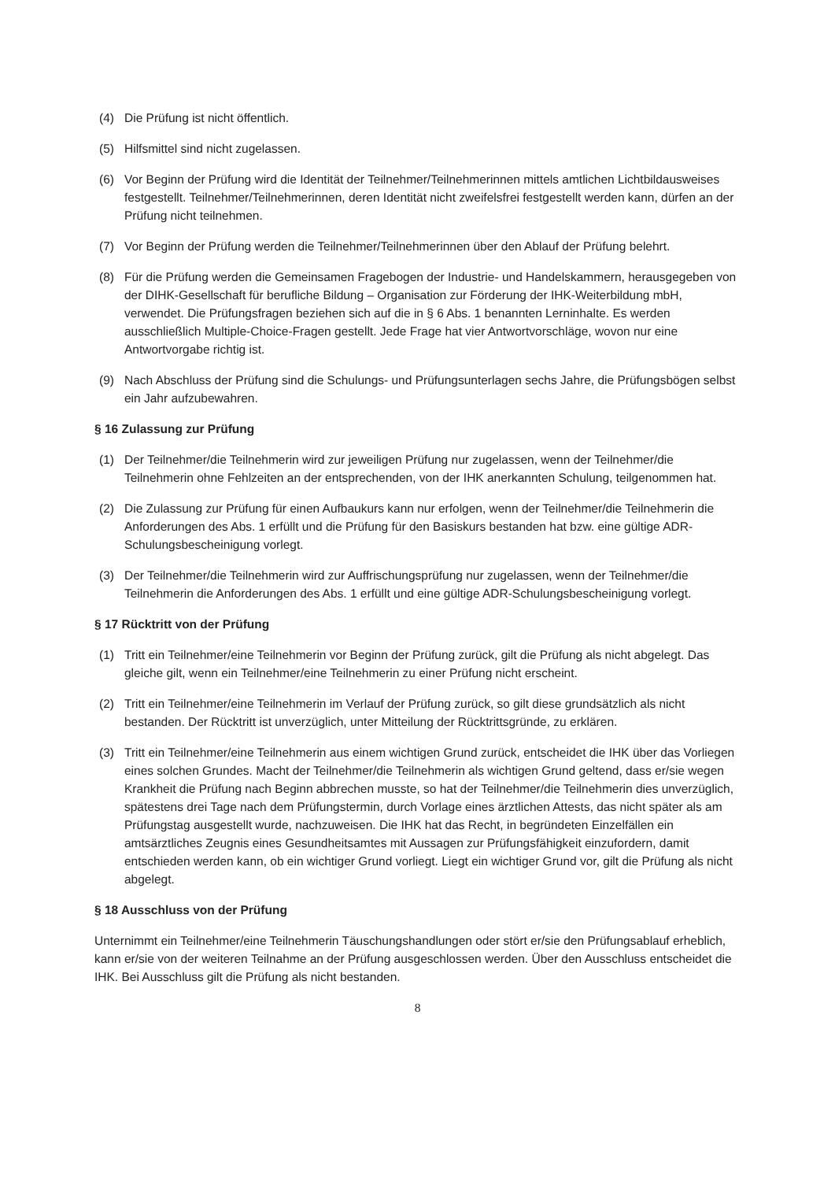(4) Die Prüfung ist nicht öffentlich.
(5) Hilfsmittel sind nicht zugelassen.
(6) Vor Beginn der Prüfung wird die Identität der Teilnehmer/Teilnehmerinnen mittels amtlichen Lichtbildausweises festgestellt. Teilnehmer/Teilnehmerinnen, deren Identität nicht zweifelsfrei festgestellt werden kann, dürfen an der Prüfung nicht teilnehmen.
(7) Vor Beginn der Prüfung werden die Teilnehmer/Teilnehmerinnen über den Ablauf der Prüfung belehrt.
(8) Für die Prüfung werden die Gemeinsamen Fragebogen der Industrie- und Handelskammern, herausgegeben von der DIHK-Gesellschaft für berufliche Bildung – Organisation zur Förderung der IHK-Weiterbildung mbH, verwendet. Die Prüfungsfragen beziehen sich auf die in § 6 Abs. 1 benannten Lerninhalte. Es werden ausschließlich Multiple-Choice-Fragen gestellt. Jede Frage hat vier Antwortvorschläge, wovon nur eine Antwortvorgabe richtig ist.
(9) Nach Abschluss der Prüfung sind die Schulungs- und Prüfungsunterlagen sechs Jahre, die Prüfungsbögen selbst ein Jahr aufzubewahren.
§ 16 Zulassung zur Prüfung
(1) Der Teilnehmer/die Teilnehmerin wird zur jeweiligen Prüfung nur zugelassen, wenn der Teilnehmer/die Teilnehmerin ohne Fehlzeiten an der entsprechenden, von der IHK anerkannten Schulung, teilgenommen hat.
(2) Die Zulassung zur Prüfung für einen Aufbaukurs kann nur erfolgen, wenn der Teilnehmer/die Teilnehmerin die Anforderungen des Abs. 1 erfüllt und die Prüfung für den Basiskurs bestanden hat bzw. eine gültige ADR-Schulungsbescheinigung vorlegt.
(3) Der Teilnehmer/die Teilnehmerin wird zur Auffrischungsprüfung nur zugelassen, wenn der Teilnehmer/die Teilnehmerin die Anforderungen des Abs. 1 erfüllt und eine gültige ADR-Schulungsbescheinigung vorlegt.
§ 17 Rücktritt von der Prüfung
(1) Tritt ein Teilnehmer/eine Teilnehmerin vor Beginn der Prüfung zurück, gilt die Prüfung als nicht abgelegt. Das gleiche gilt, wenn ein Teilnehmer/eine Teilnehmerin zu einer Prüfung nicht erscheint.
(2) Tritt ein Teilnehmer/eine Teilnehmerin im Verlauf der Prüfung zurück, so gilt diese grundsätzlich als nicht bestanden. Der Rücktritt ist unverzüglich, unter Mitteilung der Rücktrittsgründe, zu erklären.
(3) Tritt ein Teilnehmer/eine Teilnehmerin aus einem wichtigen Grund zurück, entscheidet die IHK über das Vorliegen eines solchen Grundes. Macht der Teilnehmer/die Teilnehmerin als wichtigen Grund geltend, dass er/sie wegen Krankheit die Prüfung nach Beginn abbrechen musste, so hat der Teilnehmer/die Teilnehmerin dies unverzüglich, spätestens drei Tage nach dem Prüfungstermin, durch Vorlage eines ärztlichen Attests, das nicht später als am Prüfungstag ausgestellt wurde, nachzuweisen. Die IHK hat das Recht, in begründeten Einzelfällen ein amtsärztliches Zeugnis eines Gesundheitsamtes mit Aussagen zur Prüfungsfähigkeit einzufordern, damit entschieden werden kann, ob ein wichtiger Grund vorliegt. Liegt ein wichtiger Grund vor, gilt die Prüfung als nicht abgelegt.
§ 18 Ausschluss von der Prüfung
Unternimmt ein Teilnehmer/eine Teilnehmerin Täuschungshandlungen oder stört er/sie den Prüfungsablauf erheblich, kann er/sie von der weiteren Teilnahme an der Prüfung ausgeschlossen werden. Über den Ausschluss entscheidet die IHK. Bei Ausschluss gilt die Prüfung als nicht bestanden.
8